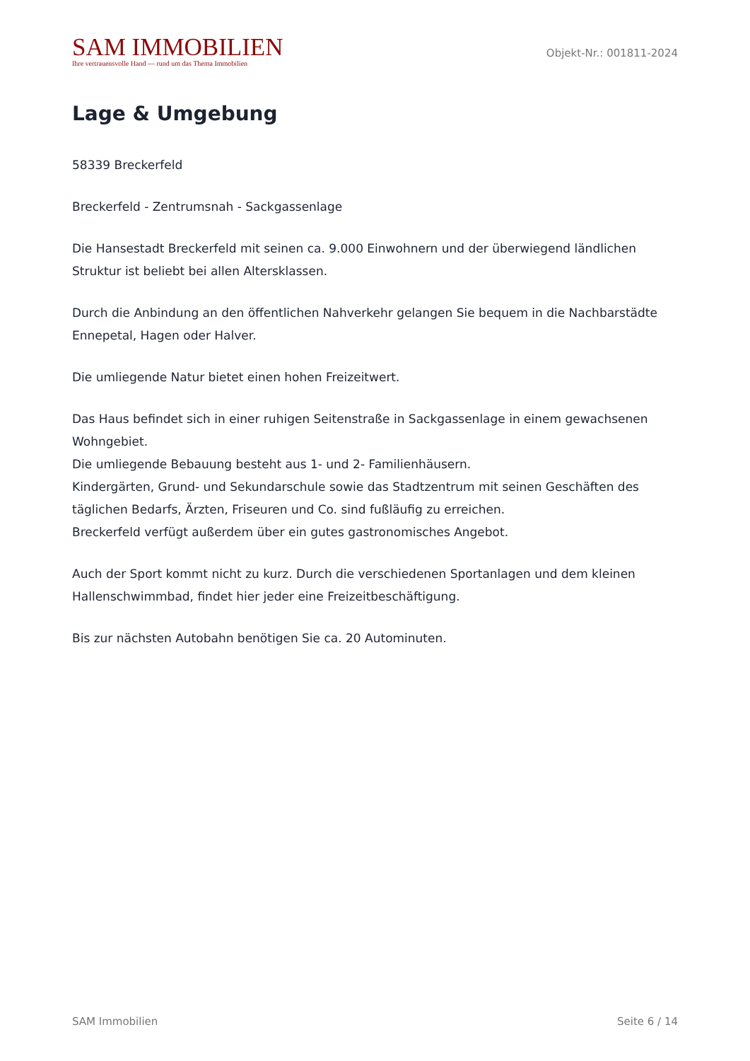SAM IMMOBILIEN
Ihre vertrauensvolle Hand — rund um das Thema Immobilien
Objekt-Nr.: 001811-2024
Lage & Umgebung
58339 Breckerfeld
Breckerfeld - Zentrumsnah - Sackgassenlage
Die Hansestadt Breckerfeld mit seinen ca. 9.000 Einwohnern und der überwiegend ländlichen Struktur ist beliebt bei allen Altersklassen.
Durch die Anbindung an den öffentlichen Nahverkehr gelangen Sie bequem in die Nachbarstädte Ennepetal, Hagen oder Halver.
Die umliegende Natur bietet einen hohen Freizeitwert.
Das Haus befindet sich in einer ruhigen Seitenstraße in Sackgassenlage in einem gewachsenen Wohngebiet.
Die umliegende Bebauung besteht aus 1- und 2- Familienhäusern.
Kindergärten, Grund- und Sekundarschule sowie das Stadtzentrum mit seinen Geschäften des täglichen Bedarfs, Ärzten, Friseuren und Co. sind fußläufig zu erreichen.
Breckerfeld verfügt außerdem über ein gutes gastronomisches Angebot.
Auch der Sport kommt nicht zu kurz. Durch die verschiedenen Sportanlagen und dem kleinen Hallenschwimmbad, findet hier jeder eine Freizeitbeschäftigung.
Bis zur nächsten Autobahn benötigen Sie ca. 20 Autominuten.
SAM Immobilien Seite 6 / 14